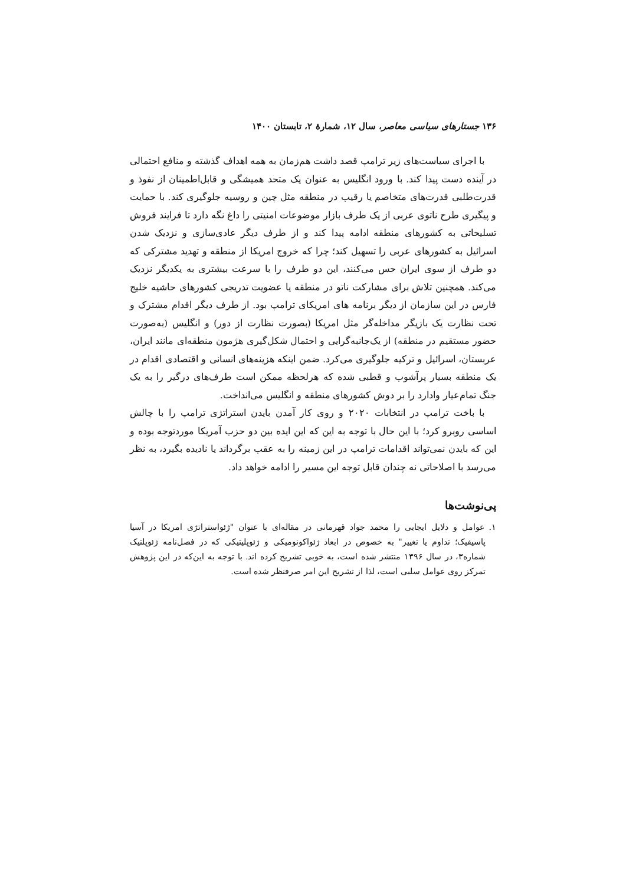۱۳۶ جستارهای سیاسی معاصر، سال ۱۲، شمارهٔ ۲، تابستان ۱۴۰۰
با اجرای سیاست‌های زیر ترامپ قصد داشت هم‌زمان به همه اهداف گذشته و منافع احتمالی در آینده دست پیدا کند. با ورود انگلیس به عنوان یک متحد همیشگی و قابل‌اطمینان از نفوذ و قدرت‌طلبی قدرت‌های متخاصم یا رقیب در منطقه مثل چین و روسیه جلوگیری کند. با حمایت و پیگیری طرح ناتوی عربی از یک طرف بازار موضوعات امنیتی را داغ نگه دارد تا فرایند فروش تسلیحاتی به کشورهای منطقه ادامه پیدا کند و از طرف دیگر عادی‌سازی و نزدیک شدن اسرائیل به کشورهای عربی را تسهیل کند؛ چرا که خروج امریکا از منطقه و تهدید مشترکی که دو طرف از سوی ایران حس می‌کنند، این دو طرف را با سرعت بیشتری به یکدیگر نزدیک می‌کند. همچنین تلاش برای مشارکت ناتو در منطقه یا عضویت تدریجی کشورهای حاشیه خلیج فارس در این سازمان از دیگر برنامه های امریکای ترامپ بود. از طرف دیگر اقدام مشترک و تحت نظارت یک بازیگر مداخله‌گر مثل امریکا (بصورت نظارت از دور) و انگلیس (به‌صورت حضور مستقیم در منطقه) از یک‌جانبه‌گرایی و احتمال شکل‌گیری هژمون منطقه‌ای مانند ایران، عربستان، اسرائیل و ترکیه جلوگیری می‌کرد. ضمن اینکه هزینه‌های انسانی و اقتصادی اقدام در یک منطقه بسیار پرآشوب و قطبی شده که هرلحظه ممکن است طرف‌های درگیر را به یک جنگ تمام‌عیار وادارد را بر دوش کشورهای منطقه و انگلیس می‌انداخت.
با باخت ترامپ در انتخابات ۲۰۲۰ و روی کار آمدن بایدن استراتژی ترامپ را با چالش اساسی روبرو کرد؛ با این حال با توجه به این که این ایده بین دو حزب آمریکا موردتوجه بوده و این که بایدن نمی‌تواند اقدامات ترامپ در این زمینه را به عقب برگرداند یا نادیده بگیرد، به نظر می‌رسد با اصلاحاتی نه چندان قابل توجه این مسیر را ادامه خواهد داد.
پی‌نوشت‌ها
۱. عوامل و دلایل ایجابی را محمد جواد قهرمانی در مقاله‌ای با عنوان "ژئواستراتژی امریکا در آسیا پاسیفیک؛ تداوم یا تغییر" به خصوص در ابعاد ژئواکونومیکی و ژئوپلیتیکی که در فصل‌نامه ژئوپلتیک شماره۳، در سال ۱۳۹۶ منتشر شده است، به خوبی تشریح کرده اند. با توجه به این‌که در این پژوهش تمرکز روی عوامل سلبی است، لذا از تشریح این امر صرفنظر شده است.